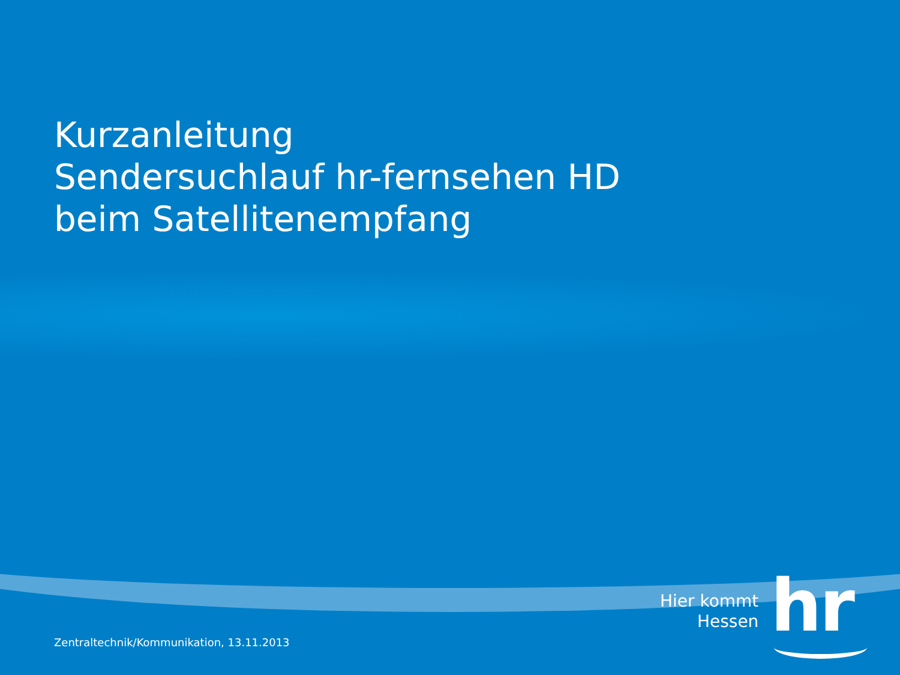Kurzanleitung
Sendersuchlauf hr-fernsehen HD
beim Satellitenempfang
Hier kommt
Hessen
hr
Zentraltechnik/Kommunikation, 13.11.2013